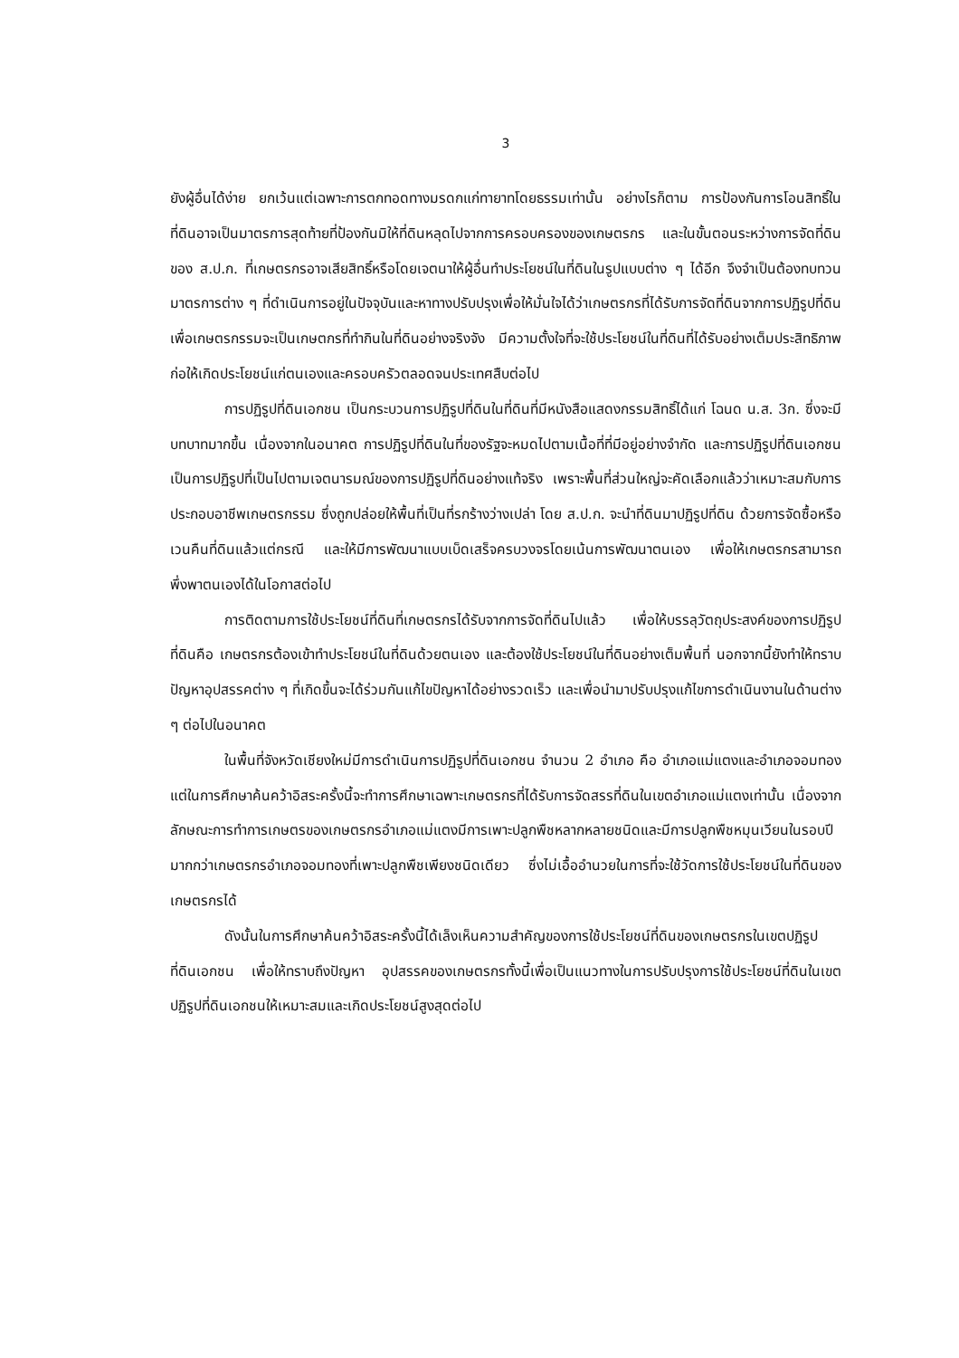3
ยังผู้อื่นได้ง่าย ยกเว้นแต่เฉพาะการตกทอดทางมรดกแก่ทายาทโดยธรรมเท่านั้น อย่างไรก็ตาม การป้องกันการโอนสิทธิ์ในที่ดินอาจเป็นมาตรการสุดท้ายที่ป้องกันมิให้ที่ดินหลุดไปจากการครอบครองของเกษตรกร และในขั้นตอนระหว่างการจัดที่ดินของ ส.ป.ก. ที่เกษตรกรอาจเสียสิทธิ์หรือโดยเจตนาให้ผู้อื่นทำประโยชน์ในที่ดินในรูปแบบต่าง ๆ ได้อีก จึงจำเป็นต้องทบทวนมาตรการต่าง ๆ ที่ดำเนินการอยู่ในปัจจุบันและหาทางปรับปรุงเพื่อให้มั่นใจได้ว่าเกษตรกรที่ได้รับการจัดที่ดินจากการปฏิรูปที่ดินเพื่อเกษตรกรรมจะเป็นเกษตกรที่ทำกินในที่ดินอย่างจริงจัง มีความตั้งใจที่จะใช้ประโยชน์ในที่ดินที่ได้รับอย่างเต็มประสิทธิภาพ ก่อให้เกิดประโยชน์แก่ตนเองและครอบครัวตลอดจนประเทศสืบต่อไป
การปฏิรูปที่ดินเอกชน เป็นกระบวนการปฏิรูปที่ดินในที่ดินที่มีหนังสือแสดงกรรมสิทธิ์ได้แก่ โฉนด น.ส. 3ก. ซึ่งจะมีบทบาทมากขึ้น เนื่องจากในอนาคต การปฏิรูปที่ดินในที่ของรัฐจะหมดไปตามเนื้อที่ที่มีอยู่อย่างจำกัด และการปฏิรูปที่ดินเอกชนเป็นการปฏิรูปที่เป็นไปตามเจตนารมณ์ของการปฏิรูปที่ดินอย่างแท้จริง เพราะพื้นที่ส่วนใหญ่จะคัดเลือกแล้วว่าเหมาะสมกับการประกอบอาชีพเกษตรกรรม ซึ่งถูกปล่อยให้พื้นที่เป็นที่รกร้างว่างเปล่า โดย ส.ป.ก. จะนำที่ดินมาปฏิรูปที่ดิน ด้วยการจัดซื้อหรือเวนคืนที่ดินแล้วแต่กรณี และให้มีการพัฒนาแบบเบ็ดเสร็จครบวงจรโดยเน้นการพัฒนาตนเอง เพื่อให้เกษตรกรสามารถพึ่งพาตนเองได้ในโอกาสต่อไป
การติดตามการใช้ประโยชน์ที่ดินที่เกษตรกรได้รับจากการจัดที่ดินไปแล้ว เพื่อให้บรรลุวัตถุประสงค์ของการปฏิรูปที่ดินคือ เกษตรกรต้องเข้าทำประโยชน์ในที่ดินด้วยตนเอง และต้องใช้ประโยชน์ในที่ดินอย่างเต็มพื้นที่ นอกจากนี้ยังทำให้ทราบปัญหาอุปสรรคต่าง ๆ ที่เกิดขึ้นจะได้ร่วมกันแก้ไขปัญหาได้อย่างรวดเร็ว และเพื่อนำมาปรับปรุงแก้ไขการดำเนินงานในด้านต่าง ๆ ต่อไปในอนาคต
ในพื้นที่จังหวัดเชียงใหม่มีการดำเนินการปฏิรูปที่ดินเอกชน จำนวน 2 อำเภอ คือ อำเภอแม่แตงและอำเภอจอมทอง แต่ในการศึกษาค้นคว้าอิสระครั้งนี้จะทำการศึกษาเฉพาะเกษตรกรที่ได้รับการจัดสรรที่ดินในเขตอำเภอแม่แตงเท่านั้น เนื่องจากลักษณะการทำการเกษตรของเกษตรกรอำเภอแม่แตงมีการเพาะปลูกพืชหลากหลายชนิดและมีการปลูกพืชหมุนเวียนในรอบปีมากกว่าเกษตรกรอำเภอจอมทองที่เพาะปลูกพืชเพียงชนิดเดียว ซึ่งไม่เอื้ออำนวยในการที่จะใช้วัดการใช้ประโยชน์ในที่ดินของเกษตรกรได้
ดังนั้นในการศึกษาค้นคว้าอิสระครั้งนี้ได้เล็งเห็นความสำคัญของการใช้ประโยชน์ที่ดินของเกษตรกรในเขตปฏิรูปที่ดินเอกชน เพื่อให้ทราบถึงปัญหา อุปสรรคของเกษตรกรทั้งนี้เพื่อเป็นแนวทางในการปรับปรุงการใช้ประโยชน์ที่ดินในเขตปฏิรูปที่ดินเอกชนให้เหมาะสมและเกิดประโยชน์สูงสุดต่อไป